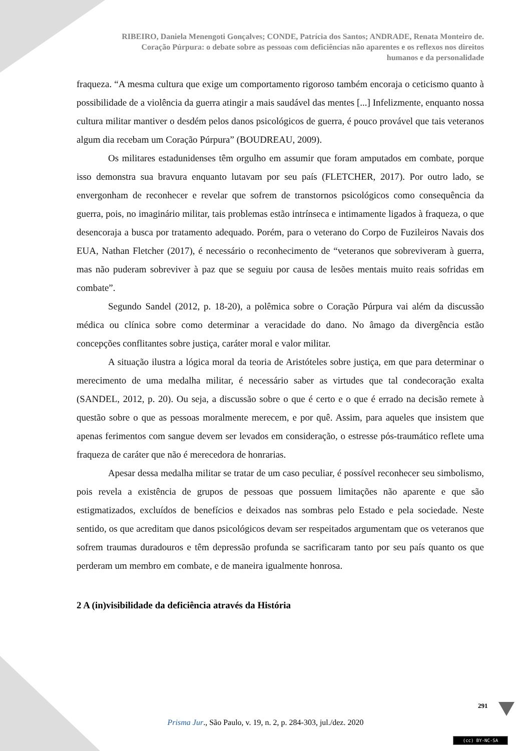RIBEIRO, Daniela Menengoti Gonçalves; CONDE, Patrícia dos Santos; ANDRADE, Renata Monteiro de.
Coração Púrpura: o debate sobre as pessoas com deficiências não aparentes e os reflexos nos direitos
humanos e da personalidade
fraqueza. “A mesma cultura que exige um comportamento rigoroso também encoraja o ceticismo quanto à possibilidade de a violência da guerra atingir a mais saudável das mentes [...] Infelizmente, enquanto nossa cultura militar mantiver o desdém pelos danos psicológicos de guerra, é pouco provável que tais veteranos algum dia recebam um Coração Púrpura” (BOUDREAU, 2009).
Os militares estadunidenses têm orgulho em assumir que foram amputados em combate, porque isso demonstra sua bravura enquanto lutavam por seu país (FLETCHER, 2017). Por outro lado, se envergonham de reconhecer e revelar que sofrem de transtornos psicológicos como consequência da guerra, pois, no imaginário militar, tais problemas estão intrínseca e intimamente ligados à fraqueza, o que desencoraja a busca por tratamento adequado. Porém, para o veterano do Corpo de Fuzileiros Navais dos EUA, Nathan Fletcher (2017), é necessário o reconhecimento de “veteranos que sobreviveram à guerra, mas não puderam sobreviver à paz que se seguiu por causa de lesões mentais muito reais sofridas em combate”.
Segundo Sandel (2012, p. 18-20), a polêmica sobre o Coração Púrpura vai além da discussão médica ou clínica sobre como determinar a veracidade do dano. No âmago da divergência estão concepções conflitantes sobre justiça, caráter moral e valor militar.
A situação ilustra a lógica moral da teoria de Aristóteles sobre justiça, em que para determinar o merecimento de uma medalha militar, é necessário saber as virtudes que tal condecoração exalta (SANDEL, 2012, p. 20). Ou seja, a discussão sobre o que é certo e o que é errado na decisão remete à questão sobre o que as pessoas moralmente merecem, e por quê. Assim, para aqueles que insistem que apenas ferimentos com sangue devem ser levados em consideração, o estresse pós-traumático reflete uma fraqueza de caráter que não é merecedora de honrarias.
Apesar dessa medalha militar se tratar de um caso peculiar, é possível reconhecer seu simbolismo, pois revela a existência de grupos de pessoas que possuem limitações não aparente e que são estigmatizados, excluídos de benefícios e deixados nas sombras pelo Estado e pela sociedade. Neste sentido, os que acreditam que danos psicológicos devam ser respeitados argumentam que os veteranos que sofrem traumas duradouros e têm depressão profunda se sacrificaram tanto por seu país quanto os que perderam um membro em combate, e de maneira igualmente honrosa.
2 A (in)visibilidade da deficiência através da História
291
Prisma Jur., São Paulo, v. 19, n. 2, p. 284-303, jul./dez. 2020
(cc) BY-NC-SA